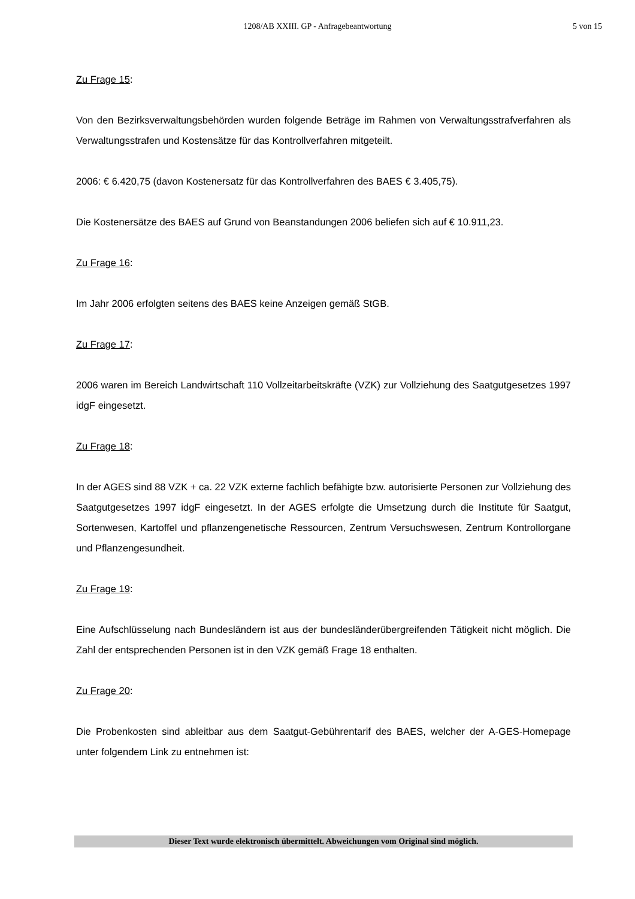1208/AB XXIII. GP - Anfragebeantwortung 5 von 15
Zu Frage 15:
Von den Bezirksverwaltungsbehörden wurden folgende Beträge im Rahmen von Verwaltungs­strafverfahren als Verwaltungsstrafen und Kostensätze für das Kontrollverfahren mitgeteilt.
2006: € 6.420,75 (davon Kostenersatz für das Kontrollverfahren des BAES € 3.405,75).
Die Kostenersätze des BAES auf Grund von Beanstandungen 2006 beliefen sich auf € 10.911,23.
Zu Frage 16:
Im Jahr 2006 erfolgten seitens des BAES keine Anzeigen gemäß StGB.
Zu Frage 17:
2006 waren im Bereich Landwirtschaft 110 Vollzeitarbeitskräfte (VZK) zur Vollziehung des Saatgutgesetzes 1997 idgF eingesetzt.
Zu Frage 18:
In der AGES sind 88 VZK + ca. 22 VZK externe fachlich befähigte bzw. autorisierte Personen zur Vollziehung des Saatgutgesetzes 1997 idgF eingesetzt. In der AGES erfolgte die Umset­zung durch die Institute für Saatgut, Sortenwesen, Kartoffel und pflanzengenetische Ressour­cen, Zentrum Versuchswesen, Zentrum Kontrollorgane und Pflanzengesundheit.
Zu Frage 19:
Eine Aufschlüsselung nach Bundesländern ist aus der bundesländerübergreifenden Tätigkeit nicht möglich. Die Zahl der entsprechenden Personen ist in den VZK gemäß Frage 18 enthal­ten.
Zu Frage 20:
Die Probenkosten sind ableitbar aus dem Saatgut-Gebührentarif des BAES, welcher der A-GES-Homepage unter folgendem Link zu entnehmen ist:
Dieser Text wurde elektronisch übermittelt. Abweichungen vom Original sind möglich.